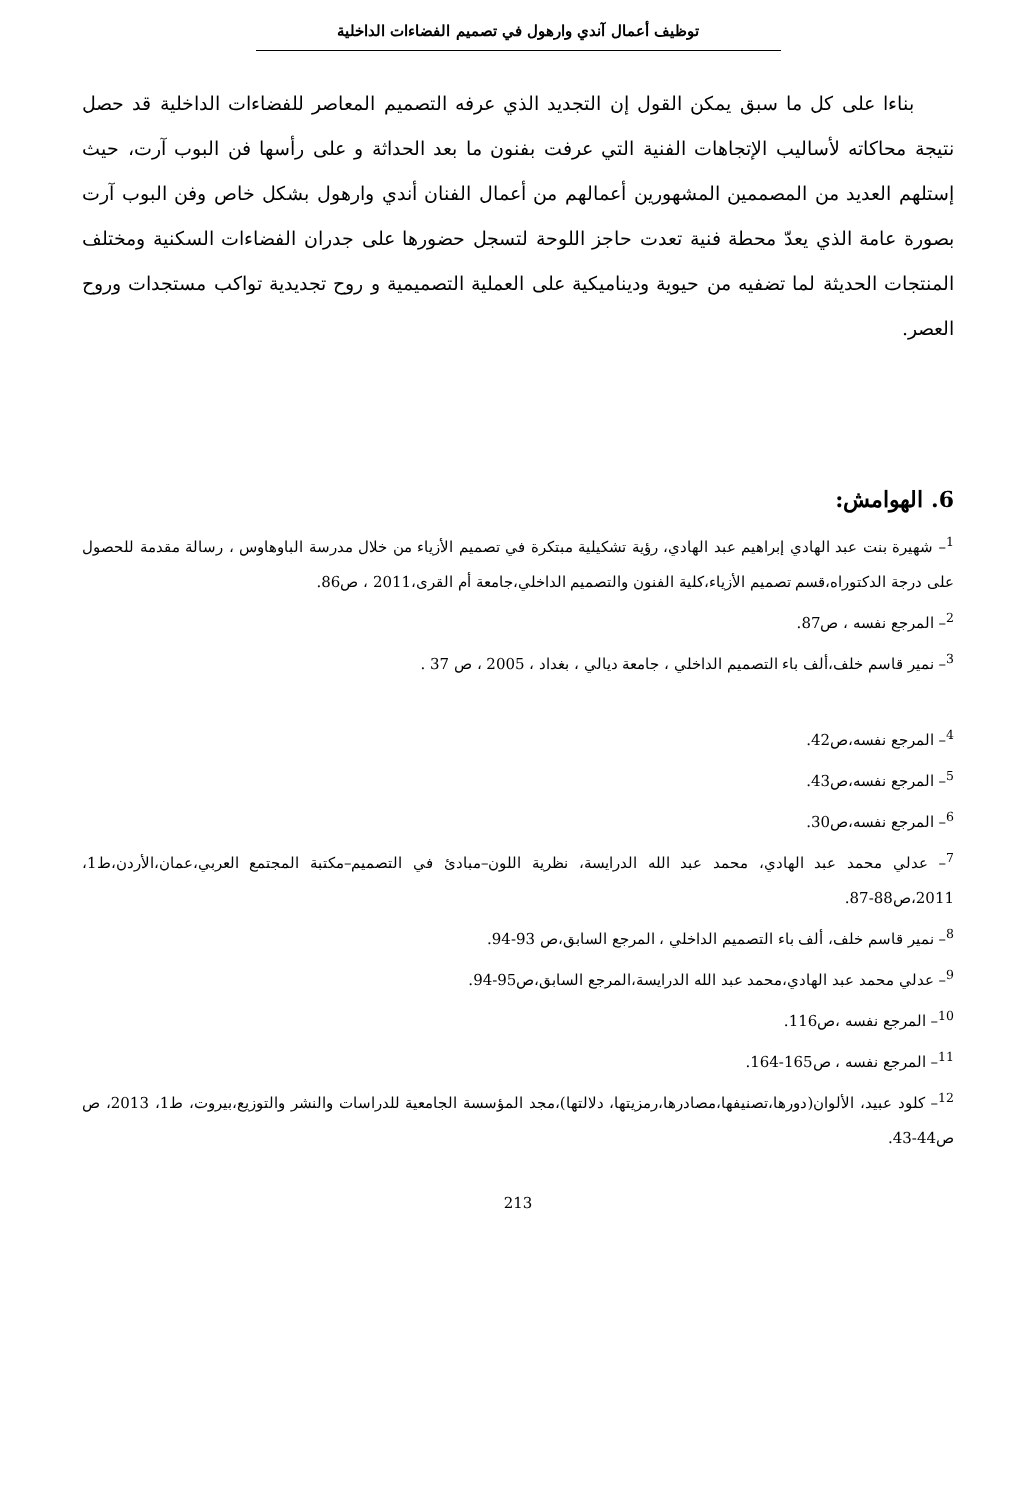توظيف أعمال آندي وارهول في تصميم الفضاءات الداخلية
بناءا على كل ما سبق يمكن القول إن التجديد الذي عرفه التصميم المعاصر للفضاءات الداخلية قد حصل نتيجة محاكاته لأساليب الإتجاهات الفنية التي عرفت بفنون ما بعد الحداثة و على رأسها فن البوب آرت، حيث إستلهم العديد من المصممين المشهورين أعمالهم من أعمال الفنان أندي وارهول بشكل خاص وفن البوب آرت بصورة عامة الذي يعدّ محطة فنية تعدت حاجز اللوحة لتسجل حضورها على جدران الفضاءات السكنية ومختلف المنتجات الحديثة لما تضفيه من حيوية وديناميكية على العملية التصميمية و روح تجديدية تواكب مستجدات وروح العصر.
6. الهوامش:
<sup>1</sup>– شهيرة بنت عبد الهادي إبراهيم عبد الهادي، رؤية تشكيلية مبتكرة في تصميم الأزياء من خلال مدرسة الباوهاوس ، رسالة مقدمة للحصول على درجة الدكتوراه،قسم تصميم الأزياء،كلية الفنون والتصميم الداخلي،جامعة أم القرى،2011 ، ص86.
<sup>2</sup>– المرجع نفسه ، ص87.
<sup>3</sup>– نمير قاسم خلف،ألف باء التصميم الداخلي ، جامعة ديالي ، بغداد ، 2005 ، ص 37 .
<sup>4</sup>– المرجع نفسه،ص42.
<sup>5</sup>– المرجع نفسه،ص43.
<sup>6</sup>– المرجع نفسه،ص30.
<sup>7</sup>– عدلي محمد عبد الهادي، محمد عبد الله الدرايسة، نظرية اللون–مبادئ في التصميم–مكتبة المجتمع العربي،عمان،الأردن،ط1، 2011،ص88-87.
<sup>8</sup>– نمير قاسم خلف، ألف باء التصميم الداخلي ، المرجع السابق،ص 93-94.
<sup>9</sup>– عدلي محمد عبد الهادي،محمد عبد الله الدرايسة،المرجع السابق،ص95-94.
<sup>10</sup>– المرجع نفسه ،ص116.
<sup>11</sup>– المرجع نفسه ، ص165-164.
<sup>12</sup>– كلود عبيد، الألوان(دورها،تصنيفها،مصادرها،رمزيتها، دلالتها)،مجد المؤسسة الجامعية للدراسات والنشر والتوزيع،بيروت، ط1، 2013، ص ص44-43.
213